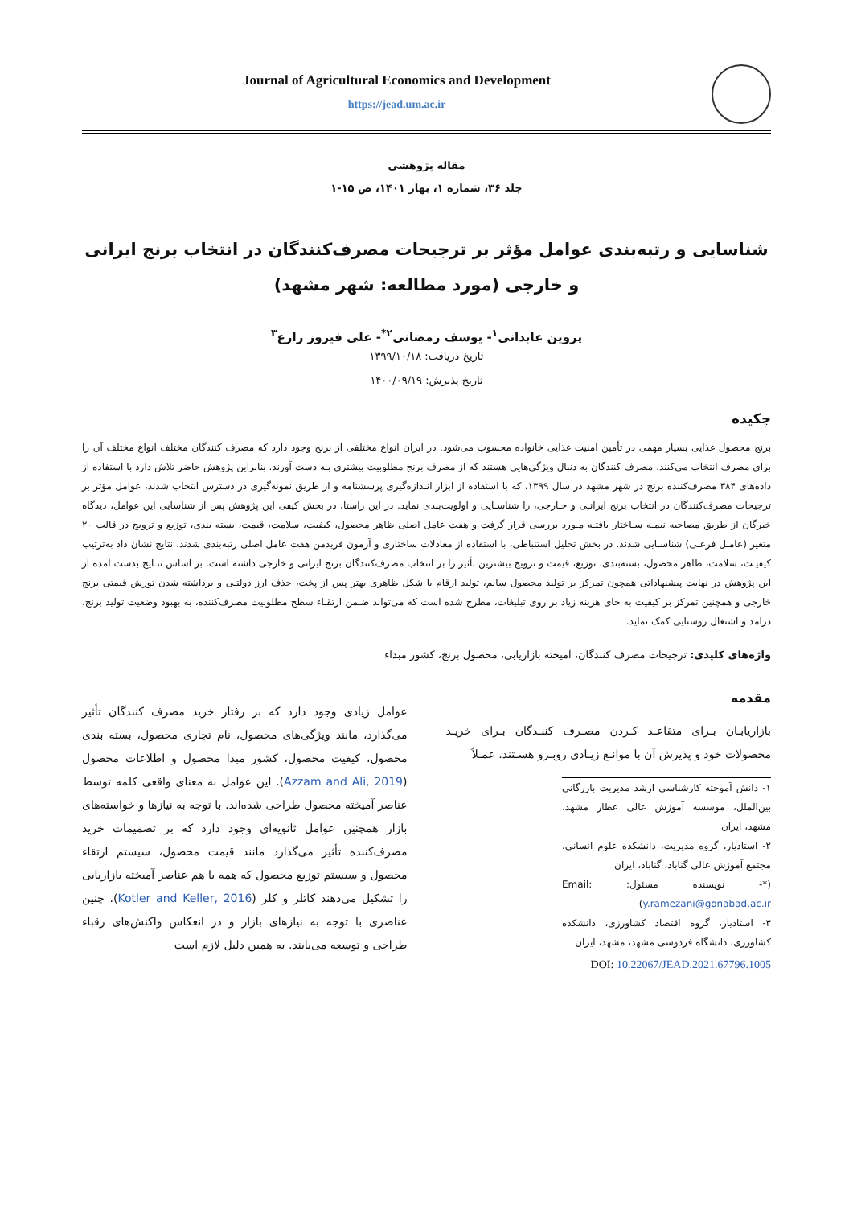Journal of Agricultural Economics and Development
https://jead.um.ac.ir
مقاله پژوهشی
جلد ۳۶، شماره ۱، بهار ۱۴۰۱، ص ۱۵-۱
شناسایی و رتبه‌بندی عوامل مؤثر بر ترجیحات مصرف‌کنندگان در انتخاب برنج ایرانی و خارجی (مورد مطالعه: شهر مشهد)
پروین عابدانی<sup>۱</sup>- یوسف رمضانی<sup>۲*</sup>- علی فیروز زارع<sup>۳</sup>
تاریخ دریافت: ۱۳۹۹/۱۰/۱۸
تاریخ پذیرش: ۱۴۰۰/۰۹/۱۹
چکیده
برنج محصول غذایی بسیار مهمی در تأمین امنیت غذایی خانواده محسوب می‌شود. در ایران انواع مختلفی از برنج وجود دارد که مصرف کنندگان مختلف انواع مختلف آن را برای مصرف انتخاب می‌کنند. مصرف کنندگان به دنبال ویژگی‌هایی هستند که از مصرف برنج مطلوبیت بیشتری بـه دست آورند. بنابراین پژوهش حاضر تلاش دارد با استفاده از داده‌های ۳۸۴ مصرف‌کننده برنج در شهر مشهد در سال ۱۳۹۹، که با استفاده از ابزار انـدازه‌گیری پرسشنامه و از طریق نمونه‌گیری در دسترس انتخاب شدند، عوامل مؤثر بر ترجیحات مصرف‌کنندگان در انتخاب برنج ایرانـی و خـارجی، را شناسـایی و اولویت‌بندی نماید. در این راستا، در بخش کیفی این پژوهش پس از شناسایی این عوامل، دیدگاه خبرگان از طریق مصاحبه نیمـه سـاختار یافتـه مـورد بررسی قرار گرفت و هفت عامل اصلی ظاهر محصول، کیفیت، سلامت، قیمت، بسته بندی، توزیع و ترویج در قالب ۲۰ متغیر (عامـل فرعـی) شناسـایی شدند. در بخش تحلیل استنباطی، با استفاده از معادلات ساختاری و آزمون فریدمن هفت عامل اصلی رتبه‌بندی شدند. نتایج نشان داد به‌ترتیب کیفیـت، سلامت، ظاهر محصول، بسته‌بندی، توزیع، قیمت و ترویج بیشترین تأثیر را بر انتخاب مصرف‌کنندگان برنج ایرانی و خارجی داشته است. بر اساس نتـایج بدست آمده از این پژوهش در نهایت پیشنهاداتی همچون تمرکز بر تولید محصول سالم، تولید ارقام با شکل ظاهری بهتر پس از پخت، حذف ارز دولتـی و برداشته شدن تورش قیمتی برنج خارجی و همچنین تمرکز بر کیفیت به جای هزینه زیاد بر روی تبلیغات، مطرح شده است که می‌تواند ضـمن ارتقـاء سطح مطلوبیت مصرف‌کننده، به بهبود وضعیت تولید برنج، درآمد و اشتغال روستایی کمک نماید.
واژه‌های کلیدی: ترجیحات مصرف کنندگان، آمیخته بازاریابی، محصول برنج، کشور مبداء
مقدمه
بازاریابـان بـرای متقاعـد کـردن مصـرف کننـدگان بـرای خریـد محصولات خود و پذیرش آن با موانـع زیـادی روبـرو هسـتند. عمـلاً
۱- دانش آموخته کارشناسی ارشد مدیریت بازرگانی بین‌الملل، موسسه آموزش عالی عطار مشهد، مشهد، ایران
۲- استادیار، گروه مدیریت، دانشکده علوم انسانی، مجتمع آموزش عالی گناباد، گناباد، ایران
(*- نویسنده مسئول: Email: y.ramezani@gonabad.ac.ir)
۳- استادیار، گروه اقتصاد کشاورزی، دانشکده کشاورزی، دانشگاه فردوسی مشهد، مشهد، ایران
DOI: 10.22067/JEAD.2021.67796.1005
عوامل زیادی وجود دارد که بر رفتار خرید مصرف کنندگان تأثیر می‌گذارد، مانند ویژگی‌های محصول، نام تجاری محصول، بسته بندی محصول، کیفیت محصول، کشور مبدا محصول و اطلاعات محصول (Azzam and Ali, 2019). این عوامل به معنای واقعی کلمه توسط عناصر آمیخته محصول طراحی شده‌اند. با توجه به نیازها و خواسته‌های بازار همچنین عوامل ثانویه‌ای وجود دارد که بر تصمیمات خرید مصرف‌کننده تأثیر می‌گذارد مانند قیمت محصول، سیستم ارتقاء محصول و سیستم توزیع محصول که همه با هم عناصر آمیخته بازاریابی را تشکیل می‌دهند کاتلر و کلر (Kotler and Keller, 2016). چنین عناصری با توجه به نیازهای بازار و در انعکاس واکنش‌های رقباء طراحی و توسعه می‌یابند. به همین دلیل لازم است